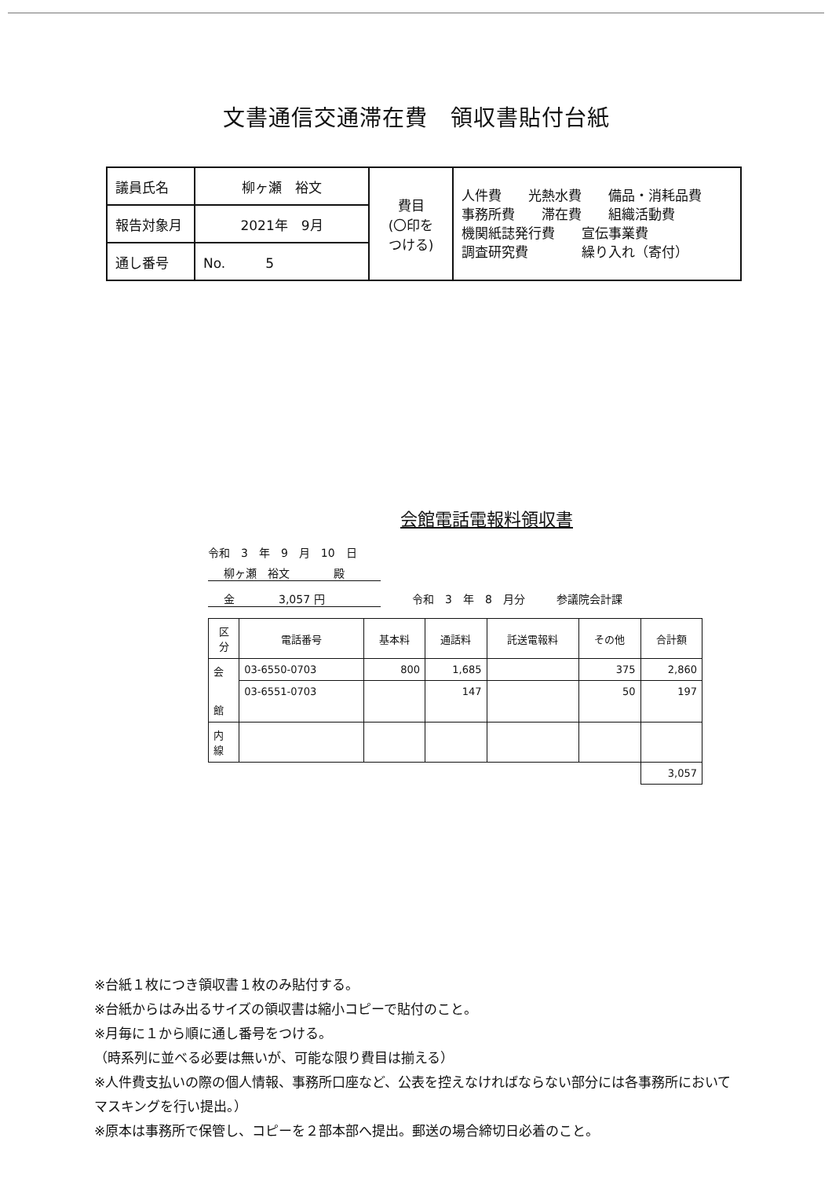文書通信交通滞在費　領収書貼付台紙
| 議員氏名 | 柳ヶ瀬 裕文 | 費目 (〇印を つける) | 人件費 光熱水費 備品・消耗品費 事務所費 滞在費 組織活動費 機関紙誌発行費 宣伝事業費 調査研究費 繰り入れ（寄付） |
| 報告対象月 | 2021年 9月 | | |
| 通し番号 | No. 5 | | |
会館電話電報料領収書
令和　3　年　9　月　10　日
柳ヶ瀬　裕文　　　　殿
金　　　　3,057 円 令和　3　年　8　月分 参議院会計課
| 区 分 | 電話番号 | 基本料 | 通話料 | 託送電報料 | その他 | 合計額 |
| --- | --- | --- | --- | --- | --- | --- |
| 会 館 | 03-6550-0703 | 800 | 1,685 | | 375 | 2,860 |
| | 03-6551-0703 | | 147 | | 50 | 197 |
| 内 線 | | | | | | |
| | | | | | | 3,057 |
※台紙１枚につき領収書１枚のみ貼付する。
※台紙からはみ出るサイズの領収書は縮小コピーで貼付のこと。
※月毎に１から順に通し番号をつける。
（時系列に並べる必要は無いが、可能な限り費目は揃える）
※人件費支払いの際の個人情報、事務所口座など、公表を控えなければならない部分には各事務所においてマスキングを行い提出。）
※原本は事務所で保管し、コピーを２部本部へ提出。郵送の場合締切日必着のこと。